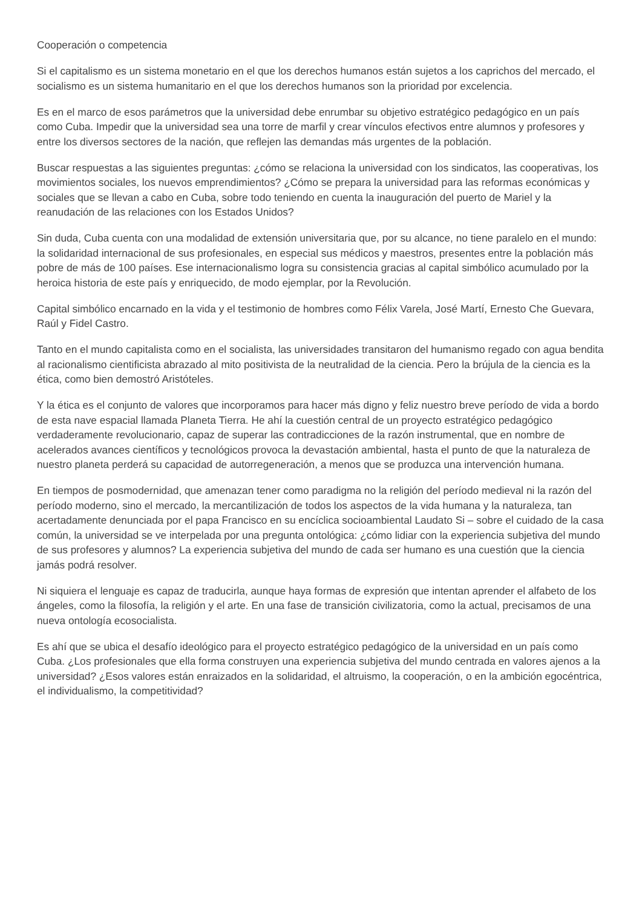Cooperación o competencia
Si el capitalismo es un sistema monetario en el que los derechos humanos están sujetos a los caprichos del mercado, el socialismo es un sistema humanitario en el que los derechos humanos son la prioridad por excelencia.
Es en el marco de esos parámetros que la universidad debe enrumbar su objetivo estratégico pedagógico en un país como Cuba. Impedir que la universidad sea una torre de marfil y crear vínculos efectivos entre alumnos y profesores y entre los diversos sectores de la nación, que reflejen las demandas más urgentes de la población.
Buscar respuestas a las siguientes preguntas: ¿cómo se relaciona la universidad con los sindicatos, las cooperativas, los movimientos sociales, los nuevos emprendimientos? ¿Cómo se prepara la universidad para las reformas económicas y sociales que se llevan a cabo en Cuba, sobre todo teniendo en cuenta la inauguración del puerto de Mariel y la reanudación de las relaciones con los Estados Unidos?
Sin duda, Cuba cuenta con una modalidad de extensión universitaria que, por su alcance, no tiene paralelo en el mundo: la solidaridad internacional de sus profesionales, en especial sus médicos y maestros, presentes entre la población más pobre de más de 100 países. Ese internacionalismo logra su consistencia gracias al capital simbólico acumulado por la heroica historia de este país y enriquecido, de modo ejemplar, por la Revolución.
Capital simbólico encarnado en la vida y el testimonio de hombres como Félix Varela, José Martí, Ernesto Che Guevara, Raúl y Fidel Castro.
Tanto en el mundo capitalista como en el socialista, las universidades transitaron del humanismo regado con agua bendita al racionalismo cientificista abrazado al mito positivista de la neutralidad de la ciencia. Pero la brújula de la ciencia es la ética, como bien demostró Aristóteles.
Y la ética es el conjunto de valores que incorporamos para hacer más digno y feliz nuestro breve período de vida a bordo de esta nave espacial llamada Planeta Tierra. He ahí la cuestión central de un proyecto estratégico pedagógico verdaderamente revolucionario, capaz de superar las contradicciones de la razón instrumental, que en nombre de acelerados avances científicos y tecnológicos provoca la devastación ambiental, hasta el punto de que la naturaleza de nuestro planeta perderá su capacidad de autorregeneración, a menos que se produzca una intervención humana.
En tiempos de posmodernidad, que amenazan tener como paradigma no la religión del período medieval ni la razón del período moderno, sino el mercado, la mercantilización de todos los aspectos de la vida humana y la naturaleza, tan acertadamente denunciada por el papa Francisco en su encíclica socioambiental Laudato Si – sobre el cuidado de la casa común, la universidad se ve interpelada por una pregunta ontológica: ¿cómo lidiar con la experiencia subjetiva del mundo de sus profesores y alumnos? La experiencia subjetiva del mundo de cada ser humano es una cuestión que la ciencia jamás podrá resolver.
Ni siquiera el lenguaje es capaz de traducirla, aunque haya formas de expresión que intentan aprender el alfabeto de los ángeles, como la filosofía, la religión y el arte. En una fase de transición civilizatoria, como la actual, precisamos de una nueva ontología ecosocialista.
Es ahí que se ubica el desafío ideológico para el proyecto estratégico pedagógico de la universidad en un país como Cuba. ¿Los profesionales que ella forma construyen una experiencia subjetiva del mundo centrada en valores ajenos a la universidad? ¿Esos valores están enraizados en la solidaridad, el altruismo, la cooperación, o en la ambición egocéntrica, el individualismo, la competitividad?